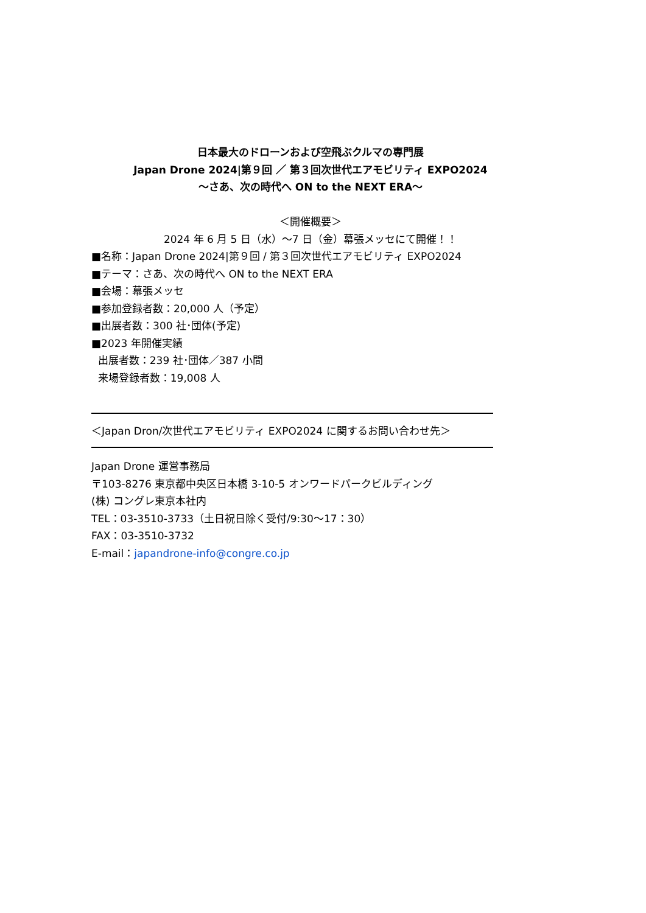日本最大のドローンおよび空飛ぶクルマの専門展
Japan Drone 2024|第９回 ／ 第３回次世代エアモビリティ EXPO2024
～さあ、次の時代へ ON to the NEXT ERA～
＜開催概要＞
2024 年 6 月 5 日（水）～7 日（金）幕張メッセにて開催！！
■名称：Japan Drone 2024|第９回 / 第３回次世代エアモビリティ EXPO2024
■テーマ：さあ、次の時代へ ON to the NEXT ERA
■会場：幕張メッセ
■参加登録者数：20,000 人（予定）
■出展者数：300 社･団体(予定)
■2023 年開催実績
出展者数：239 社･団体／387 小間
来場登録者数：19,008 人
＜Japan Dron/次世代エアモビリティ EXPO2024 に関するお問い合わせ先＞
Japan Drone 運営事務局
〒103-8276 東京都中央区日本橋 3-10-5 オンワードパークビルディング
(株) コングレ東京本社内
TEL：03-3510-3733（土日祝日除く受付/9:30～17：30）
FAX：03-3510-3732
E-mail：japandrone-info@congre.co.jp